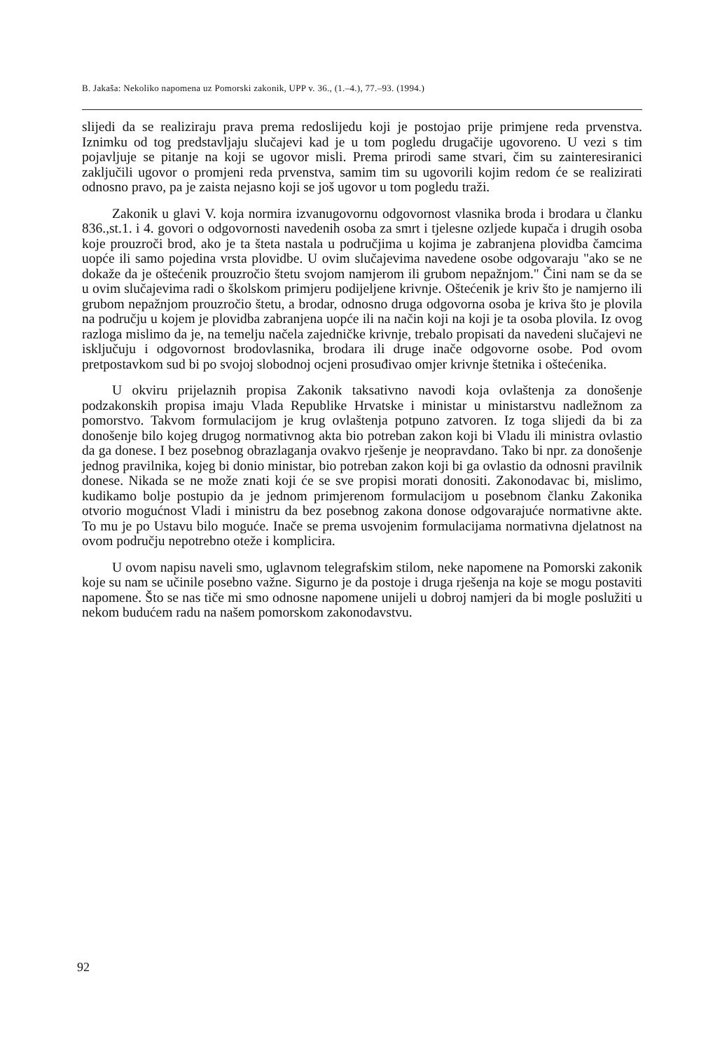B. Jakaša: Nekoliko napomena uz Pomorski zakonik, UPP v. 36., (1.–4.), 77.–93. (1994.)
slijedi da se realiziraju prava prema redoslijedu koji je postojao prije primjene reda prvenstva. Iznimku od tog predstavljaju slučajevi kad je u tom pogledu drugačije ugovoreno. U vezi s tim pojavljuje se pitanje na koji se ugovor misli. Prema prirodi same stvari, čim su zainteresiranici zaključili ugovor o promjeni reda prvenstva, samim tim su ugovorili kojim redom će se realizirati odnosno pravo, pa je zaista nejasno koji se još ugovor u tom pogledu traži.
Zakonik u glavi V. koja normira izvanugovornu odgovornost vlasnika broda i brodara u članku 836.,st.1. i 4. govori o odgovornosti navedenih osoba za smrt i tjelesne ozljede kupača i drugih osoba koje prouzroči brod, ako je ta šteta nastala u područjima u kojima je zabranjena plovidba čamcima uopće ili samo pojedina vrsta plovidbe. U ovim slučajevima navedene osobe odgovaraju "ako se ne dokaže da je oštećenik prouzročio štetu svojom namjerom ili grubom nepažnjom." Čini nam se da se u ovim slučajevima radi o školskom primjeru podijeljene krivnje. Oštećenik je kriv što je namjerno ili grubom nepažnjom prouzročio štetu, a brodar, odnosno druga odgovorna osoba je kriva što je plovila na području u kojem je plovidba zabranjena uopće ili na način koji na koji je ta osoba plovila. Iz ovog razloga mislimo da je, na temelju načela zajedničke krivnje, trebalo propisati da navedeni slučajevi ne isključuju i odgovornost brodovlasnika, brodara ili druge inače odgovorne osobe. Pod ovom pretpostavkom sud bi po svojoj slobodnoj ocjeni prosuđivao omjer krivnje štetnika i oštećenika.
U okviru prijelaznih propisa Zakonik taksativno navodi koja ovlaštenja za donošenje podzakonskih propisa imaju Vlada Republike Hrvatske i ministar u ministarstvu nadležnom za pomorstvo. Takvom formulacijom je krug ovlaštenja potpuno zatvoren. Iz toga slijedi da bi za donošenje bilo kojeg drugog normativnog akta bio potreban zakon koji bi Vladu ili ministra ovlastio da ga donese. I bez posebnog obrazlaganja ovakvo rješenje je neopravdano. Tako bi npr. za donošenje jednog pravilnika, kojeg bi donio ministar, bio potreban zakon koji bi ga ovlastio da odnosni pravilnik donese. Nikada se ne može znati koji će se sve propisi morati donositi. Zakonodavac bi, mislimo, kudikamo bolje postupio da je jednom primjerenom formulacijom u posebnom članku Zakonika otvorio mogućnost Vladi i ministru da bez posebnog zakona donose odgovarajuće normativne akte. To mu je po Ustavu bilo moguće. Inače se prema usvojenim formulacijama normativna djelatnost na ovom području nepotrebno oteže i komplicira.
U ovom napisu naveli smo, uglavnom telegrafskim stilom, neke napomene na Pomorski zakonik koje su nam se učinile posebno važne. Sigurno je da postoje i druga rješenja na koje se mogu postaviti napomene. Što se nas tiče mi smo odnosne napomene unijeli u dobroj namjeri da bi mogle poslužiti u nekom budućem radu na našem pomorskom zakonodavstvu.
92